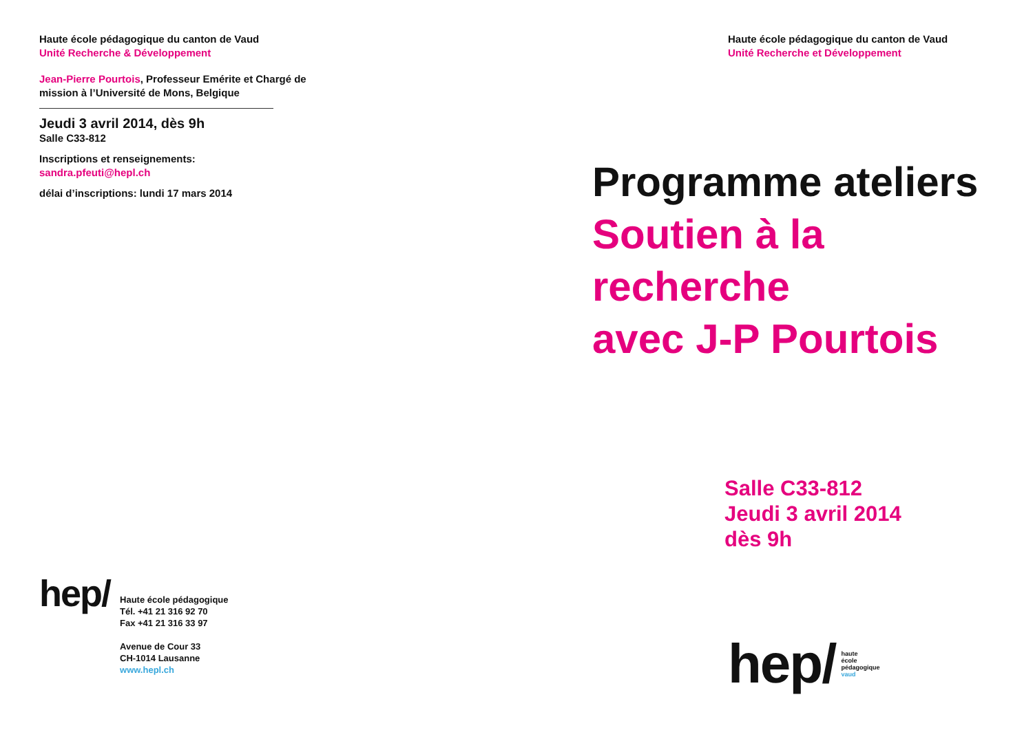Haute école pédagogique du canton de Vaud
Unité Recherche & Développement
Jean-Pierre Pourtois, Professeur Emérite et Chargé de mission à l’Université de Mons, Belgique
Jeudi 3 avril 2014, dès 9h
Salle C33-812
Inscriptions et renseignements:
sandra.pfeuti@hepl.ch
délai d’inscriptions: lundi 17 mars 2014
hep/
Haute école pédagogique
Tél. +41 21 316 92 70
Fax +41 21 316 33 97
Avenue de Cour 33
CH-1014 Lausanne
www.hepl.ch
Haute école pédagogique du canton de Vaud
Unité Recherche et Développement
Programme ateliers
Soutien à la
recherche
avec J-P Pourtois
Salle C33-812
Jeudi 3 avril 2014
dès 9h
hep/
haute
école
pédagogique
vaud